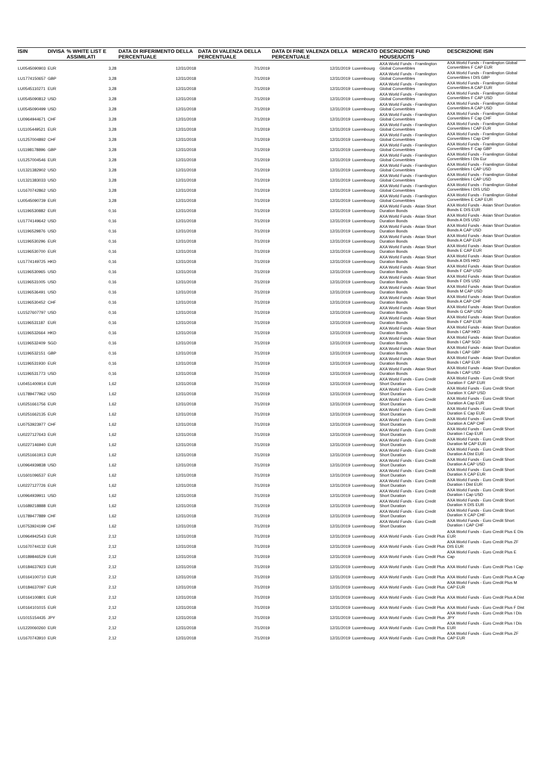| ISIN | DIVISA | % WHITE LIST E ASSIMILATI | DATA DI RIFERIMENTO DELLA PERCENTUALE | DATA DI VALENZA DELLA PERCENTUALE | DATA DI FINE VALENZA DELLA PERCENTUALE | MERCATO | DESCRIZIONE FUND HOUSE/UCITS | DESCRIZIONE ISIN |
| --- | --- | --- | --- | --- | --- | --- | --- | --- |
| LU0545090903 | EUR | 3,28 | 12/31/2018 | 7/1/2019 | 12/31/2019 | Luxembourg | AXA World Funds - Framlington Global Convertibles | AXA World Funds - Framlington Global Convertibles F CAP EUR |
| LU1774150657 | GBP | 3,28 | 12/31/2018 | 7/1/2019 | 12/31/2019 | Luxembourg | AXA World Funds - Framlington Global Convertibles | AXA World Funds - Framlington Global Convertibles I DIS GBP |
| LU0545110271 | EUR | 3,28 | 12/31/2018 | 7/1/2019 | 12/31/2019 | Luxembourg | AXA World Funds - Framlington Global Convertibles | AXA World Funds - Framlington Global Convertibles A CAP EUR |
| LU0545090812 | USD | 3,28 | 12/31/2018 | 7/1/2019 | 12/31/2019 | Luxembourg | AXA World Funds - Framlington Global Convertibles | AXA World Funds - Framlington Global Convertibles F CAP USD |
| LU0545090499 | USD | 3,28 | 12/31/2018 | 7/1/2019 | 12/31/2019 | Luxembourg | AXA World Funds - Framlington Global Convertibles | AXA World Funds - Framlington Global Convertibles A CAP USD |
| LU0964944671 | CHF | 3,28 | 12/31/2018 | 7/1/2019 | 12/31/2019 | Luxembourg | AXA World Funds - Framlington Global Convertibles | AXA World Funds - Framlington Global Convertibles F Cap CHF |
| LU1105449521 | EUR | 3,28 | 12/31/2018 | 7/1/2019 | 12/31/2019 | Luxembourg | AXA World Funds - Framlington Global Convertibles | AXA World Funds - Framlington Global Convertibles I CAP EUR |
| LU1257004892 | CHF | 3,28 | 12/31/2018 | 7/1/2019 | 12/31/2019 | Luxembourg | AXA World Funds - Framlington Global Convertibles | AXA World Funds - Framlington Global Convertibles I Cap CHF |
| LU1198178896 | GBP | 3,28 | 12/31/2018 | 7/1/2019 | 12/31/2019 | Luxembourg | AXA World Funds - Framlington Global Convertibles | AXA World Funds - Framlington Global Convertibles F Cap GBP |
| LU1257004546 | EUR | 3,28 | 12/31/2018 | 7/1/2019 | 12/31/2019 | Luxembourg | AXA World Funds - Framlington Global Convertibles | AXA World Funds - Framlington Global Convertibles I Dis Eur |
| LU1321382902 | USD | 3,28 | 12/31/2018 | 7/1/2019 | 12/31/2019 | Luxembourg | AXA World Funds - Framlington Global Convertibles | AXA World Funds - Framlington Global Convertibles I CAP USD |
| LU1321383033 | USD | 3,28 | 12/31/2018 | 7/1/2019 | 12/31/2019 | Luxembourg | AXA World Funds - Framlington Global Convertibles | AXA World Funds - Framlington Global Convertibles I CAP USD |
| LU1670742862 | USD | 3,28 | 12/31/2018 | 7/1/2019 | 12/31/2019 | Luxembourg | AXA World Funds - Framlington Global Convertibles | AXA World Funds - Framlington Global Convertibles I DIS USD |
| LU0545090739 | EUR | 3,28 | 12/31/2018 | 7/1/2019 | 12/31/2019 | Luxembourg | AXA World Funds - Framlington Global Convertibles | AXA World Funds - Framlington Global Convertibles E CAP EUR |
| LU1196530882 | EUR | 0,16 | 12/31/2018 | 7/1/2019 | 12/31/2019 | Luxembourg | AXA World Funds - Asian Short Duration Bonds | AXA World Funds - Asian Short Duration Bonds E DIS EUR |
| LU1774149642 | USD | 0,16 | 12/31/2018 | 7/1/2019 | 12/31/2019 | Luxembourg | AXA World Funds - Asian Short Duration Bonds | AXA World Funds - Asian Short Duration Bonds A DIS USD |
| LU1196529876 | USD | 0,16 | 12/31/2018 | 7/1/2019 | 12/31/2019 | Luxembourg | AXA World Funds - Asian Short Duration Bonds | AXA World Funds - Asian Short Duration Bonds A CAP USD |
| LU1196530296 | EUR | 0,16 | 12/31/2018 | 7/1/2019 | 12/31/2019 | Luxembourg | AXA World Funds - Asian Short Duration Bonds | AXA World Funds - Asian Short Duration Bonds A CAP EUR |
| LU1196530700 | EUR | 0,16 | 12/31/2018 | 7/1/2019 | 12/31/2019 | Luxembourg | AXA World Funds - Asian Short Duration Bonds | AXA World Funds - Asian Short Duration Bonds E CAP EUR |
| LU1774149725 | HKD | 0,16 | 12/31/2018 | 7/1/2019 | 12/31/2019 | Luxembourg | AXA World Funds - Asian Short Duration Bonds | AXA World Funds - Asian Short Duration Bonds A DIS HKD |
| LU1196530965 | USD | 0,16 | 12/31/2018 | 7/1/2019 | 12/31/2019 | Luxembourg | AXA World Funds - Asian Short Duration Bonds | AXA World Funds - Asian Short Duration Bonds F CAP USD |
| LU1196531005 | USD | 0,16 | 12/31/2018 | 7/1/2019 | 12/31/2019 | Luxembourg | AXA World Funds - Asian Short Duration Bonds | AXA World Funds - Asian Short Duration Bonds F DIS USD |
| LU1196536491 | USD | 0,16 | 12/31/2018 | 7/1/2019 | 12/31/2019 | Luxembourg | AXA World Funds - Asian Short Duration Bonds | AXA World Funds - Asian Short Duration Bonds M CAP USD |
| LU1196530452 | CHF | 0,16 | 12/31/2018 | 7/1/2019 | 12/31/2019 | Luxembourg | AXA World Funds - Asian Short Duration Bonds | AXA World Funds - Asian Short Duration Bonds A CAP CHF |
| LU1527607797 | USD | 0,16 | 12/31/2018 | 7/1/2019 | 12/31/2019 | Luxembourg | AXA World Funds - Asian Short Duration Bonds | AXA World Funds - Asian Short Duration Bonds G CAP USD |
| LU1196531187 | EUR | 0,16 | 12/31/2018 | 7/1/2019 | 12/31/2019 | Luxembourg | AXA World Funds - Asian Short Duration Bonds | AXA World Funds - Asian Short Duration Bonds F CAP EUR |
| LU1196532664 | HKD | 0,16 | 12/31/2018 | 7/1/2019 | 12/31/2019 | Luxembourg | AXA World Funds - Asian Short Duration Bonds | AXA World Funds - Asian Short Duration Bonds I CAP HKD |
| LU1196532409 | SGD | 0,16 | 12/31/2018 | 7/1/2019 | 12/31/2019 | Luxembourg | AXA World Funds - Asian Short Duration Bonds | AXA World Funds - Asian Short Duration Bonds I CAP SGD |
| LU1196532151 | GBP | 0,16 | 12/31/2018 | 7/1/2019 | 12/31/2019 | Luxembourg | AXA World Funds - Asian Short Duration Bonds | AXA World Funds - Asian Short Duration Bonds I CAP GBP |
| LU1196531930 | EUR | 0,16 | 12/31/2018 | 7/1/2019 | 12/31/2019 | Luxembourg | AXA World Funds - Asian Short Duration Bonds | AXA World Funds - Asian Short Duration Bonds I CAP EUR |
| LU1196531773 | USD | 0,16 | 12/31/2018 | 7/1/2019 | 12/31/2019 | Luxembourg | AXA World Funds - Asian Short Duration Bonds | AXA World Funds - Asian Short Duration Bonds I CAP USD |
| LU0451400914 | EUR | 1,62 | 12/31/2018 | 7/1/2019 | 12/31/2019 | Luxembourg | AXA World Funds - Euro Credit Short Duration | AXA World Funds - Euro Credit Short Duration F CAP EUR |
| LU1789477962 | USD | 1,62 | 12/31/2018 | 7/1/2019 | 12/31/2019 | Luxembourg | AXA World Funds - Euro Credit Short Duration | AXA World Funds - Euro Credit Short Duration X CAP USD |
| LU0251661756 | EUR | 1,62 | 12/31/2018 | 7/1/2019 | 12/31/2019 | Luxembourg | AXA World Funds - Euro Credit Short Duration | AXA World Funds - Euro Credit Short Duration A Cap EUR |
| LU0251662135 | EUR | 1,62 | 12/31/2018 | 7/1/2019 | 12/31/2019 | Luxembourg | AXA World Funds - Euro Credit Short Duration | AXA World Funds - Euro Credit Short Duration E Cap EUR |
| LU0753923977 | CHF | 1,62 | 12/31/2018 | 7/1/2019 | 12/31/2019 | Luxembourg | AXA World Funds - Euro Credit Short Duration | AXA World Funds - Euro Credit Short Duration A CAP CHF |
| LU0227127643 | EUR | 1,62 | 12/31/2018 | 7/1/2019 | 12/31/2019 | Luxembourg | AXA World Funds - Euro Credit Short Duration | AXA World Funds - Euro Credit Short Duration I Cap EUR |
| LU0227146940 | EUR | 1,62 | 12/31/2018 | 7/1/2019 | 12/31/2019 | Luxembourg | AXA World Funds - Euro Credit Short Duration | AXA World Funds - Euro Credit Short Duration M CAP EUR |
| LU0251661913 | EUR | 1,62 | 12/31/2018 | 7/1/2019 | 12/31/2019 | Luxembourg | AXA World Funds - Euro Credit Short Duration | AXA World Funds - Euro Credit Short Duration A Dist EUR |
| LU0964939838 | USD | 1,62 | 12/31/2018 | 7/1/2019 | 12/31/2019 | Luxembourg | AXA World Funds - Euro Credit Short Duration | AXA World Funds - Euro Credit Short Duration A CAP USD |
| LU1601096537 | EUR | 1,62 | 12/31/2018 | 7/1/2019 | 12/31/2019 | Luxembourg | AXA World Funds - Euro Credit Short Duration | AXA World Funds - Euro Credit Short Duration X CAP EUR |
| LU0227127726 | EUR | 1,62 | 12/31/2018 | 7/1/2019 | 12/31/2019 | Luxembourg | AXA World Funds - Euro Credit Short Duration | AXA World Funds - Euro Credit Short Duration I Dist EUR |
| LU0964939911 | USD | 1,62 | 12/31/2018 | 7/1/2019 | 12/31/2019 | Luxembourg | AXA World Funds - Euro Credit Short Duration | AXA World Funds - Euro Credit Short Duration I Cap USD |
| LU1689218888 | EUR | 1,62 | 12/31/2018 | 7/1/2019 | 12/31/2019 | Luxembourg | AXA World Funds - Euro Credit Short Duration | AXA World Funds - Euro Credit Short Duration X DIS EUR |
| LU1789477889 | CHF | 1,62 | 12/31/2018 | 7/1/2019 | 12/31/2019 | Luxembourg | AXA World Funds - Euro Credit Short Duration | AXA World Funds - Euro Credit Short Duration X CAP CHF |
| LU0753924199 | CHF | 1,62 | 12/31/2018 | 7/1/2019 | 12/31/2019 | Luxembourg | AXA World Funds - Euro Credit Short Duration | AXA World Funds - Euro Credit Short Duration I CAP CHF |
| LU0964942543 | EUR | 2,12 | 12/31/2018 | 7/1/2019 | 12/31/2019 | Luxembourg | AXA World Funds - Euro Credit Plus | AXA World Funds - Euro Credit Plus E Dis EUR |
| LU1670744132 | EUR | 2,12 | 12/31/2018 | 7/1/2019 | 12/31/2019 | Luxembourg | AXA World Funds - Euro Credit Plus | AXA World Funds - Euro Credit Plus ZF DIS EUR |
| LU0189846529 | EUR | 2,12 | 12/31/2018 | 7/1/2019 | 12/31/2019 | Luxembourg | AXA World Funds - Euro Credit Plus | AXA World Funds - Euro Credit Plus E Cap |
| LU0184637923 | EUR | 2,12 | 12/31/2018 | 7/1/2019 | 12/31/2019 | Luxembourg | AXA World Funds - Euro Credit Plus | AXA World Funds - Euro Credit Plus I Cap |
| LU0164100710 | EUR | 2,12 | 12/31/2018 | 7/1/2019 | 12/31/2019 | Luxembourg | AXA World Funds - Euro Credit Plus | AXA World Funds - Euro Credit Plus A Cap |
| LU0184637097 | EUR | 2,12 | 12/31/2018 | 7/1/2019 | 12/31/2019 | Luxembourg | AXA World Funds - Euro Credit Plus | AXA World Funds - Euro Credit Plus M CAP EUR |
| LU0164100801 | EUR | 2,12 | 12/31/2018 | 7/1/2019 | 12/31/2019 | Luxembourg | AXA World Funds - Euro Credit Plus | AXA World Funds - Euro Credit Plus A Dist |
| LU0164101015 | EUR | 2,12 | 12/31/2018 | 7/1/2019 | 12/31/2019 | Luxembourg | AXA World Funds - Euro Credit Plus | AXA World Funds - Euro Credit Plus F Dist |
| LU1015154435 | JPY | 2,12 | 12/31/2018 | 7/1/2019 | 12/31/2019 | Luxembourg | AXA World Funds - Euro Credit Plus | AXA World Funds - Euro Credit Plus I Dis JPY |
| LU1220060260 | EUR | 2,12 | 12/31/2018 | 7/1/2019 | 12/31/2019 | Luxembourg | AXA World Funds - Euro Credit Plus | AXA World Funds - Euro Credit Plus I Dis EUR |
| LU1670743910 | EUR | 2,12 | 12/31/2018 | 7/1/2019 | 12/31/2019 | Luxembourg | AXA World Funds - Euro Credit Plus | AXA World Funds - Euro Credit Plus ZF CAP EUR |